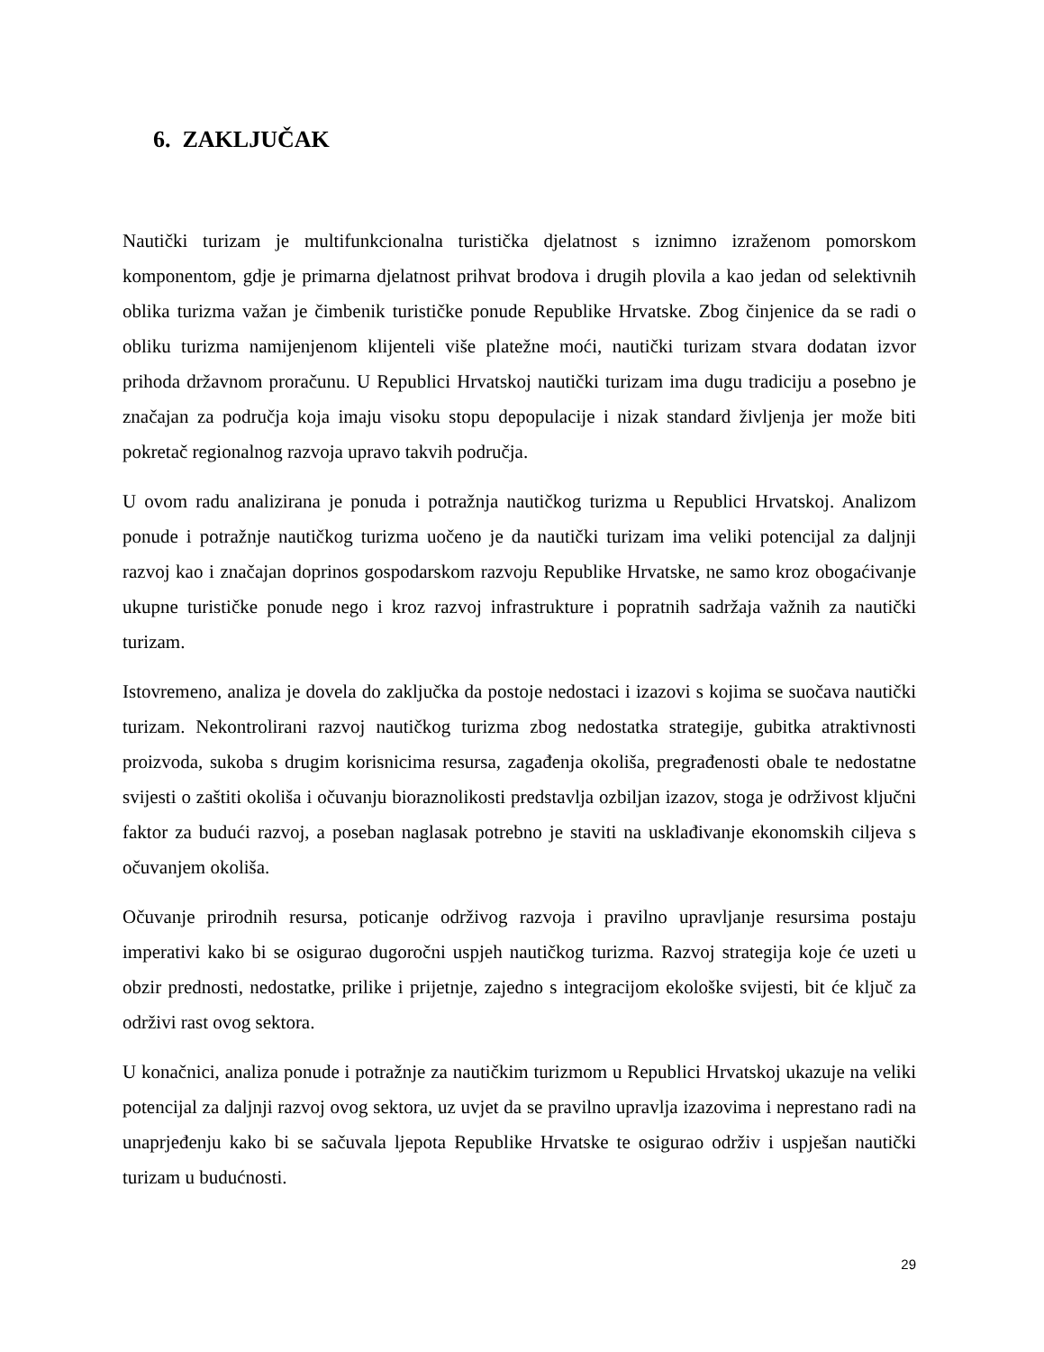6. ZAKLJUČAK
Nautički turizam je multifunkcionalna turistička djelatnost s iznimno izraženom pomorskom komponentom, gdje je primarna djelatnost prihvat brodova i drugih plovila a kao jedan od selektivnih oblika turizma važan je čimbenik turističke ponude Republike Hrvatske. Zbog činjenice da se radi o obliku turizma namijenjenom klijenteli više platežne moći, nautički turizam stvara dodatan izvor prihoda državnom proračunu. U Republici Hrvatskoj nautički turizam ima dugu tradiciju a posebno je značajan za područja koja imaju visoku stopu depopulacije i nizak standard življenja jer može biti pokretač regionalnog razvoja upravo takvih područja.
U ovom radu analizirana je ponuda i potražnja nautičkog turizma u Republici Hrvatskoj. Analizom ponude i potražnje nautičkog turizma uočeno je da nautički turizam ima veliki potencijal za daljnji razvoj kao i značajan doprinos gospodarskom razvoju Republike Hrvatske, ne samo kroz obogaćivanje ukupne turističke ponude nego i kroz razvoj infrastrukture i popratnih sadržaja važnih za nautički turizam.
Istovremeno, analiza je dovela do zaključka da postoje nedostaci i izazovi s kojima se suočava nautički turizam. Nekontrolirani razvoj nautičkog turizma zbog nedostatka strategije, gubitka atraktivnosti proizvoda, sukoba s drugim korisnicima resursa, zagađenja okoliša, pregrađenosti obale te nedostatne svijesti o zaštiti okoliša i očuvanju bioraznolikosti predstavlja ozbiljan izazov, stoga je održivost ključni faktor za budući razvoj, a poseban naglasak potrebno je staviti na usklađivanje ekonomskih ciljeva s očuvanjem okoliša.
Očuvanje prirodnih resursa, poticanje održivog razvoja i pravilno upravljanje resursima postaju imperativi kako bi se osigurao dugoročni uspjeh nautičkog turizma. Razvoj strategija koje će uzeti u obzir prednosti, nedostatke, prilike i prijetnje, zajedno s integracijom ekološke svijesti, bit će ključ za održivi rast ovog sektora.
U konačnici, analiza ponude i potražnje za nautičkim turizmom u Republici Hrvatskoj ukazuje na veliki potencijal za daljnji razvoj ovog sektora, uz uvjet da se pravilno upravlja izazovima i neprestano radi na unaprjeđenju kako bi se sačuvala ljepota Republike Hrvatske te osigurao održiv i uspješan nautički turizam u budućnosti.
29